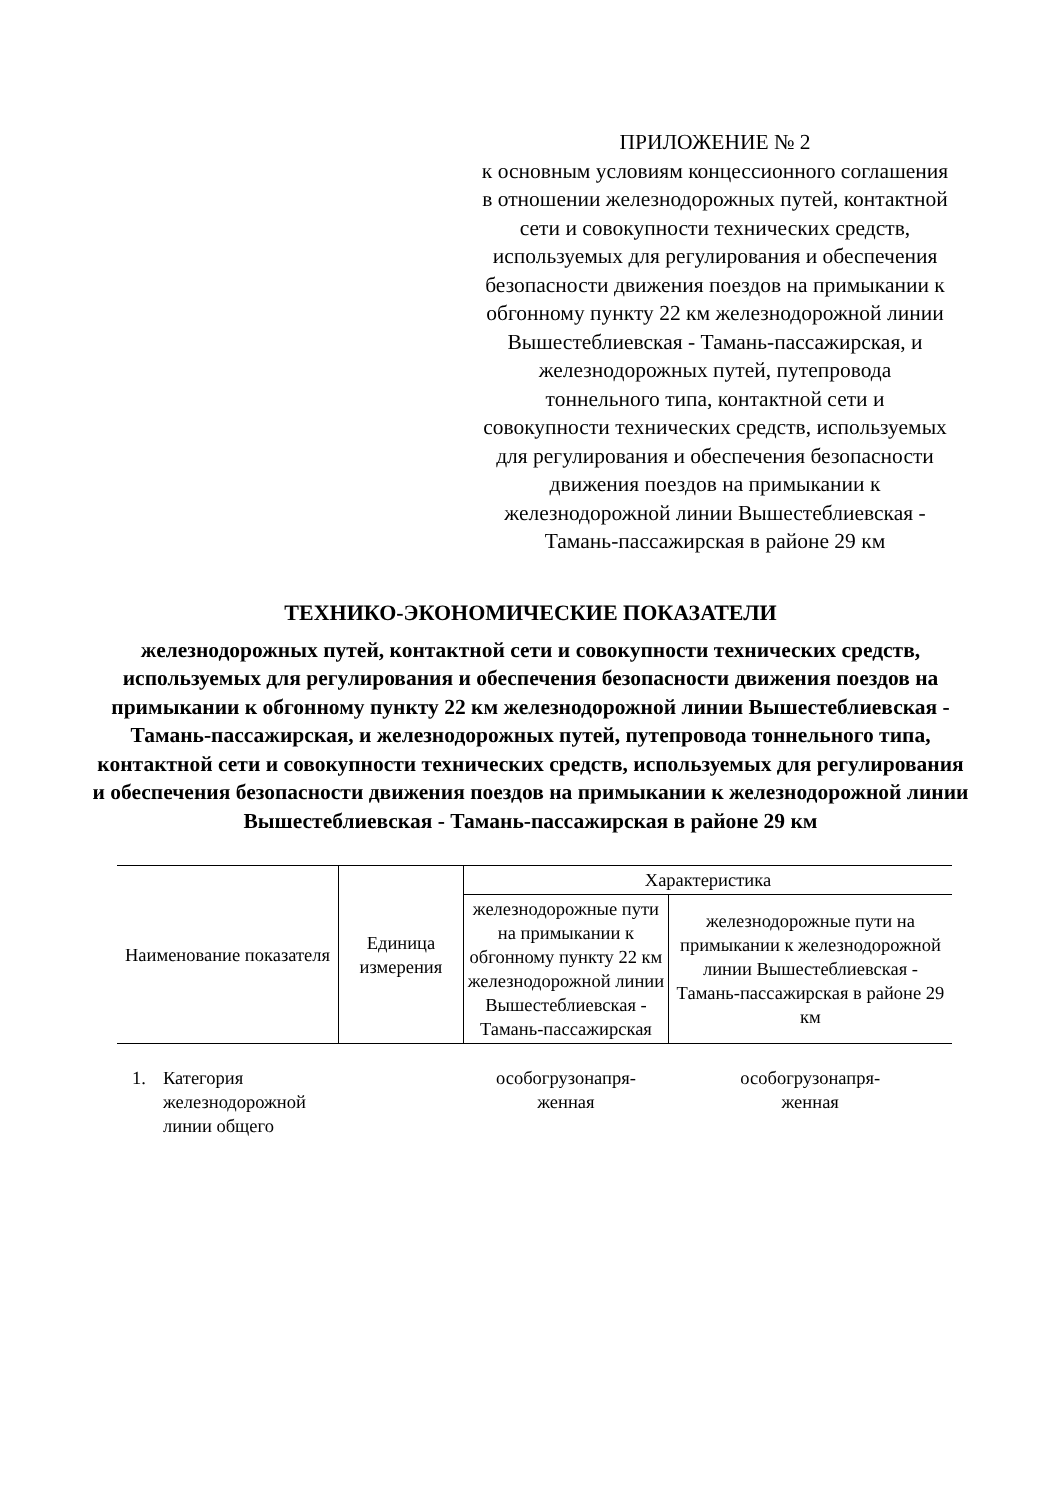ПРИЛОЖЕНИЕ № 2
к основным условиям концессионного соглашения в отношении железнодорожных путей, контактной сети и совокупности технических средств, используемых для регулирования и обеспечения безопасности движения поездов на примыкании к обгонному пункту 22 км железнодорожной линии Вышестеблиевская - Тамань-пассажирская, и железнодорожных путей, путепровода тоннельного типа, контактной сети и совокупности технических средств, используемых для регулирования и обеспечения безопасности движения поездов на примыкании к железнодорожной линии Вышестеблиевская - Тамань-пассажирская в районе 29 км
ТЕХНИКО-ЭКОНОМИЧЕСКИЕ ПОКАЗАТЕЛИ
железнодорожных путей, контактной сети и совокупности технических средств, используемых для регулирования и обеспечения безопасности движения поездов на примыкании к обгонному пункту 22 км железнодорожной линии Вышестеблиевская - Тамань-пассажирская, и железнодорожных путей, путепровода тоннельного типа, контактной сети и совокупности технических средств, используемых для регулирования и обеспечения безопасности движения поездов на примыкании к железнодорожной линии Вышестеблиевская - Тамань-пассажирская в районе 29 км
| Наименование показателя | | Единица измерения | Характеристика | |
| --- | --- | --- | --- | --- |
| | | | железнодорожные пути на примыкании к обгонному пункту 22 км железнодорожной линии Вышестеблиевская - Тамань-пассажирская | железнодорожные пути на примыкании к железнодорожной линии Вышестеблиевская - Тамань-пассажирская в районе 29 км |
| 1. | Категория железнодорожной линии общего | | особогрузонапря- женная | особогрузонапря- женная |